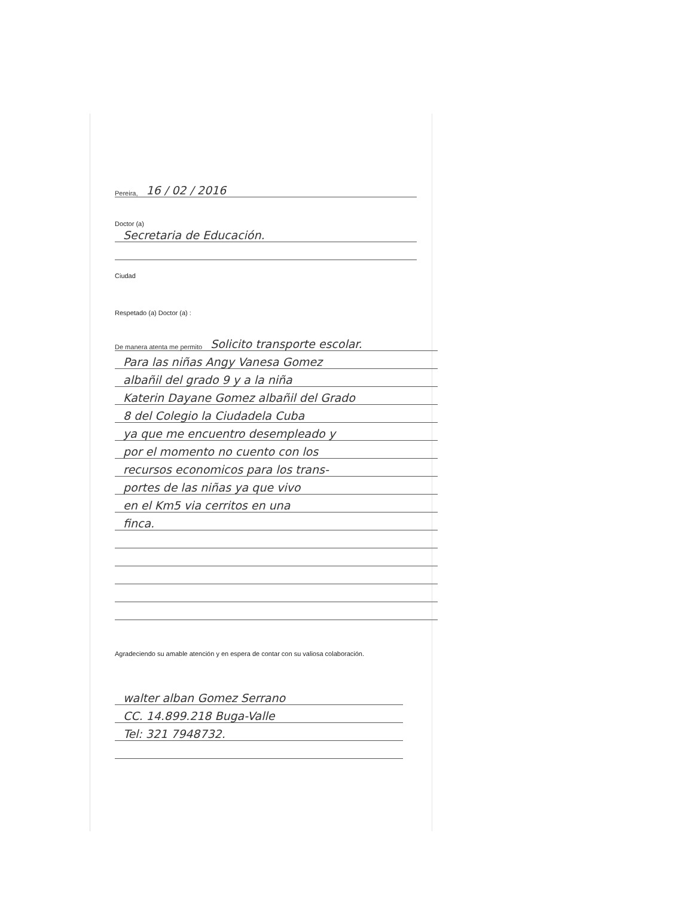Pereira, 16 / 02 / 2016
Doctor (a)
Secretaria de Educación.
Ciudad
Respetado (a) Doctor (a) :
De manera atenta me permito Solicito transporte escolar.
Para las niñas Angy Vanesa Gomez
albañil del grado 9 y a la niña
Katerin Dayane Gomez albañil del Grado
8 del Colegio la Ciudadela Cuba
ya que me encuentro desempleado y
por el momento no cuento con los
recursos economicos para los trans-
portes de las niñas ya que vivo
en el Km5 via cerritos en una
finca.
Agradeciendo su amable atención y en espera de contar con su valiosa colaboración.
walter alban Gomez Serrano
CC. 14.899.218 Buga-Valle
Tel: 321 7948732.